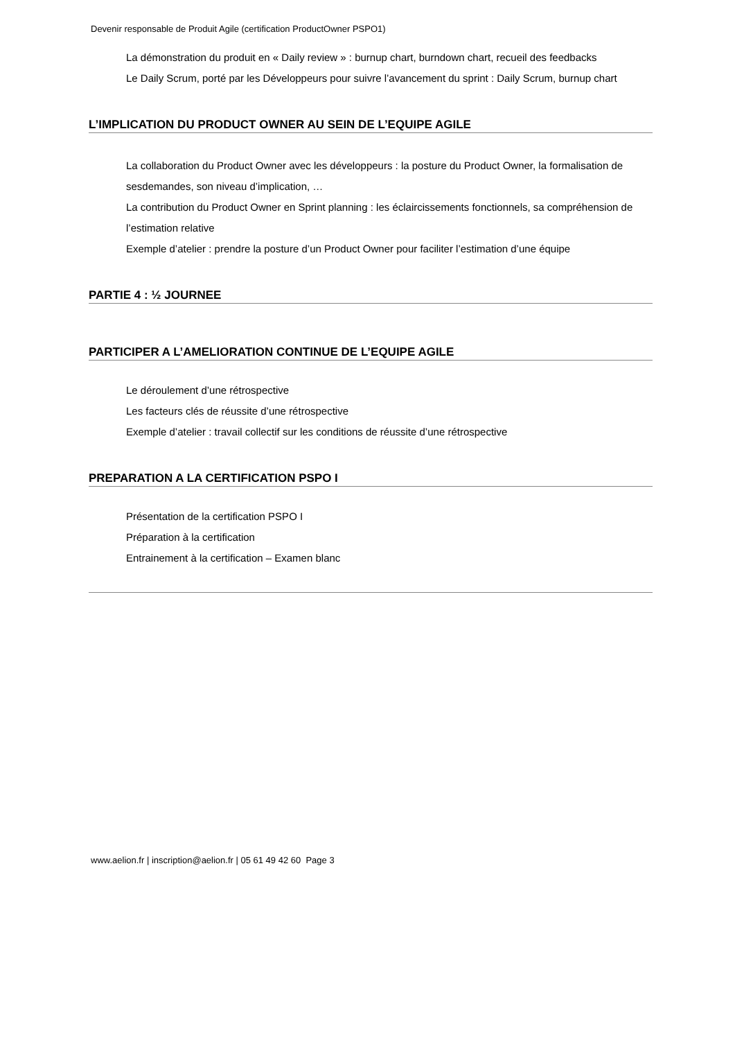Devenir responsable de Produit Agile (certification ProductOwner PSPO1)
La démonstration du produit en « Daily review » : burnup chart, burndown chart, recueil des feedbacks
Le Daily Scrum, porté par les Développeurs pour suivre l’avancement du sprint : Daily Scrum, burnup chart
L’IMPLICATION DU PRODUCT OWNER AU SEIN DE L’EQUIPE AGILE
La collaboration du Product Owner avec les développeurs : la posture du Product Owner, la formalisation de sesdemandes, son niveau d’implication, …
La contribution du Product Owner en Sprint planning : les éclaircissements fonctionnels, sa compréhension de l’estimation relative
Exemple d’atelier : prendre la posture d’un Product Owner pour faciliter l’estimation d’une équipe
PARTIE 4 : ½ JOURNEE
PARTICIPER A L’AMELIORATION CONTINUE DE L’EQUIPE AGILE
Le déroulement d’une rétrospective
Les facteurs clés de réussite d’une rétrospective
Exemple d’atelier : travail collectif sur les conditions de réussite d’une rétrospective
PREPARATION A LA CERTIFICATION PSPO I
Présentation de la certification PSPO I
Préparation à la certification
Entrainement à la certification – Examen blanc
www.aelion.fr | inscription@aelion.fr | 05 61 49 42 60 Page 3